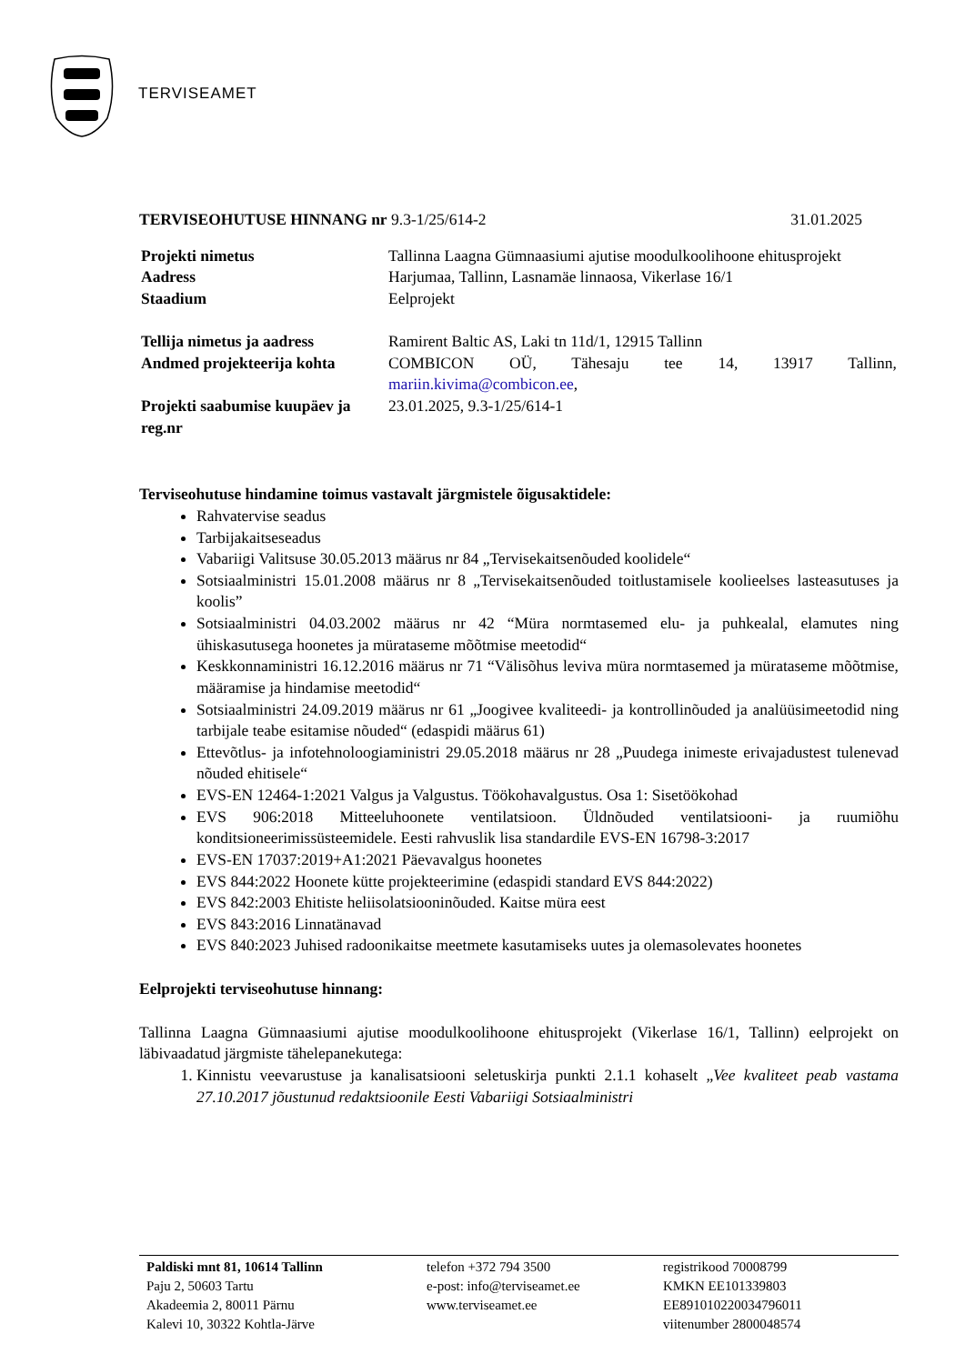TERVISEAMET
TERVISEOHUTUSE HINNANG nr 9.3-1/25/614-2 31.01.2025
| Projekti nimetus | Tallinna Laagna Gümnaasiumi ajutise moodulkoolihoone ehitusprojekt |
| Aadress | Harjumaa, Tallinn, Lasnamäe linnaosa, Vikerlase 16/1 |
| Staadium | Eelprojekt |
| Tellija nimetus ja aadress | Ramirent Baltic AS, Laki tn 11d/1, 12915 Tallinn |
| Andmed projekteerija kohta | COMBICON OÜ, Tähesaju tee 14, 13917 Tallinn, mariin.kivima@combicon.ee , |
| Projekti saabumise kuupäev ja reg.nr | 23.01.2025, 9.3-1/25/614-1 |
Terviseohutuse hindamine toimus vastavalt järgmistele õigusaktidele:
Rahvatervise seadus
Tarbijakaitseseadus
Vabariigi Valitsuse 30.05.2013 määrus nr 84 „Tervisekaitsenõuded koolidele“
Sotsiaalministri 15.01.2008 määrus nr 8 „Tervisekaitsenõuded toitlustamisele koolieelses lasteasutuses ja koolis”
Sotsiaalministri 04.03.2002 määrus nr 42 “Müra normtasemed elu- ja puhkealal, elamutes ning ühiskasutusega hoonetes ja mürataseme mõõtmise meetodid“
Keskkonnaministri 16.12.2016 määrus nr 71 “Välisõhus leviva müra normtasemed ja mürataseme mõõtmise, määramise ja hindamise meetodid“
Sotsiaalministri 24.09.2019 määrus nr 61 „Joogivee kvaliteedi- ja kontrollinõuded ja analüüsimeetodid ning tarbijale teabe esitamise nõuded“ (edaspidi määrus 61)
Ettevõtlus- ja infotehnoloogiaministri 29.05.2018 määrus nr 28 „Puudega inimeste erivajadustest tulenevad nõuded ehitisele“
EVS-EN 12464-1:2021 Valgus ja Valgustus. Töökohavalgustus. Osa 1: Sisetöökohad
EVS 906:2018 Mitteeluhoonete ventilatsioon. Üldnõuded ventilatsiooni- ja ruumiõhu konditsioneerimissüsteemidele. Eesti rahvuslik lisa standardile EVS-EN 16798-3:2017
EVS-EN 17037:2019+A1:2021 Päevavalgus hoonetes
EVS 844:2022 Hoonete kütte projekteerimine (edaspidi standard EVS 844:2022)
EVS 842:2003 Ehitiste heliisolatsiooninõuded. Kaitse müra eest
EVS 843:2016 Linnatänavad
EVS 840:2023 Juhised radoonikaitse meetmete kasutamiseks uutes ja olemasolevates hoonetes
Eelprojekti terviseohutuse hinnang:
Tallinna Laagna Gümnaasiumi ajutise moodulkoolihoone ehitusprojekt (Vikerlase 16/1, Tallinn) eelprojekt on läbivaadatud järgmiste tähelepanekutega:
1. Kinnistu veevarustuse ja kanalisatsiooni seletuskirja punkti 2.1.1 kohaselt „Vee kvaliteet peab vastama 27.10.2017 jõustunud redaktsioonile Eesti Vabariigi Sotsiaalministri
Paldiski mnt 81, 10614 Tallinn
Paju 2, 50603 Tartu
Akadeemia 2, 80011 Pärnu
Kalevi 10, 30322 Kohtla-Järve
telefon +372 794 3500
e-post: info@terviseamet.ee
www.terviseamet.ee
registrikood 70008799
KMKN EE101339803
EE891010220034796011
viitenumber 2800048574